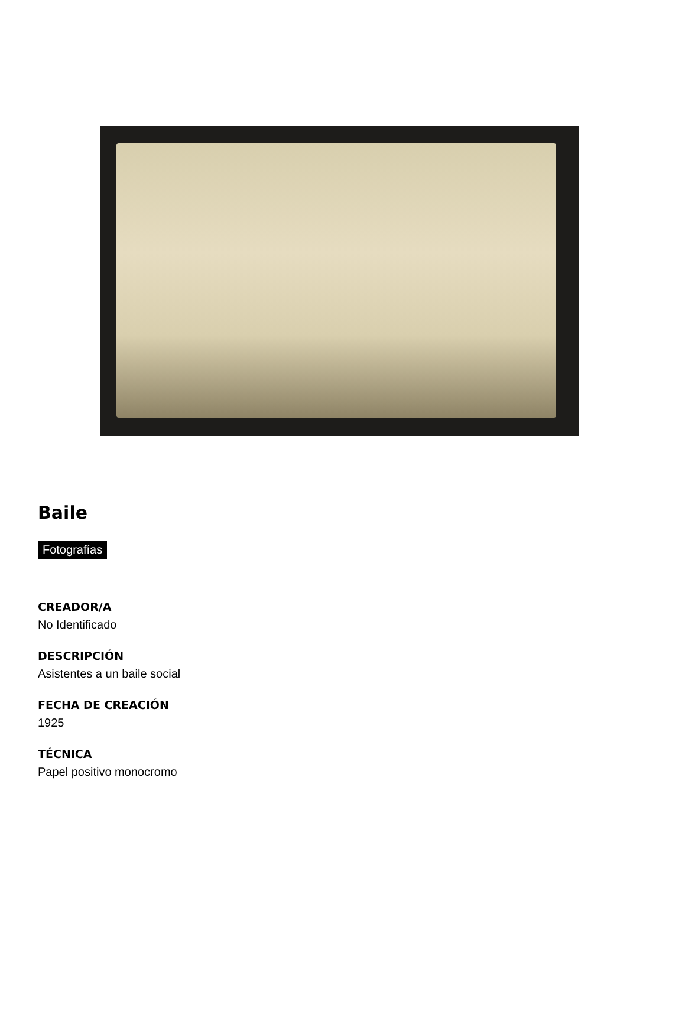Baile
Fotografías
CREADOR/A
No Identificado
DESCRIPCIÓN
Asistentes a un baile social
FECHA DE CREACIÓN
1925
TÉCNICA
Papel positivo monocromo